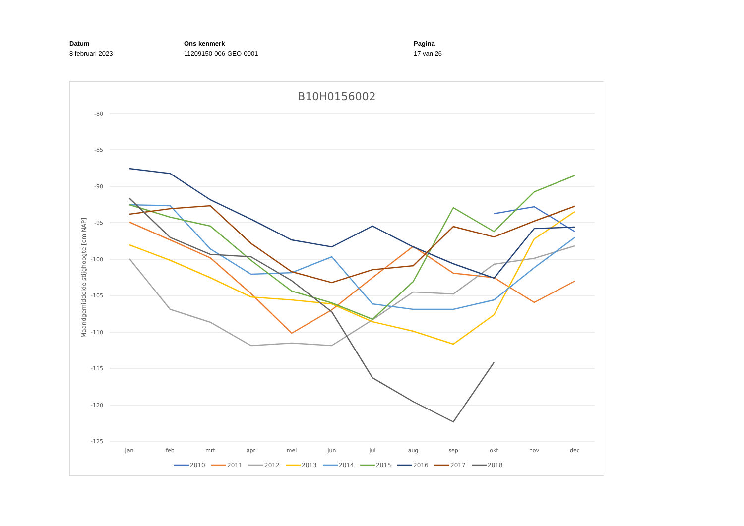Datum
8 februari 2023
Ons kenmerk
11209150-006-GEO-0001
Pagina
17 van 26
B10H0156002
-80
-85
-90
-95
-100
-105
-110
-115
-120
-125
jan
feb
mrt
apr
mei
jun
jul
aug
sep
okt
nov
dec
Maandgemiddelde stijghoogte [cm NAP]
2010
2011
2012
2013
2014
2015
2016
2017
2018